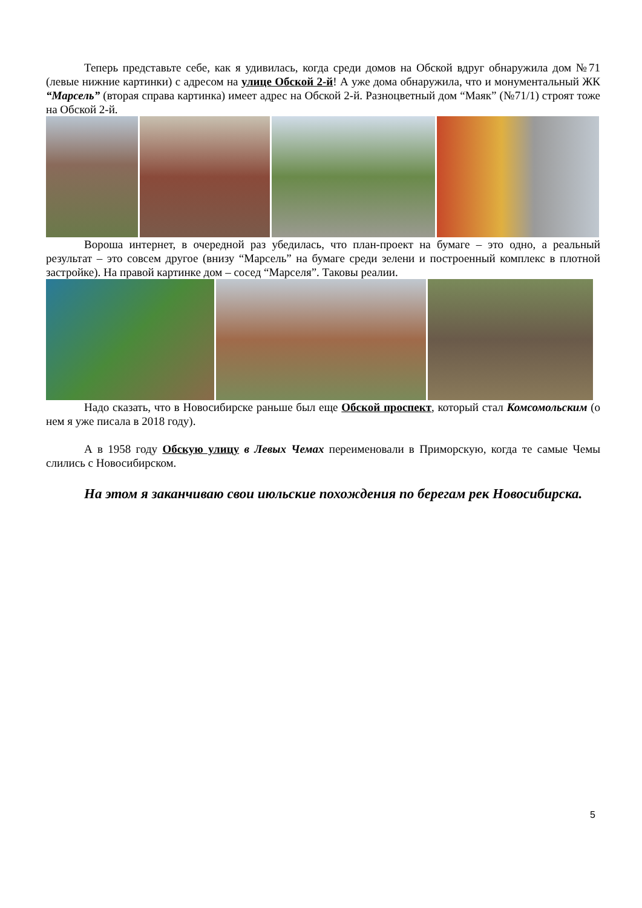Теперь представьте себе, как я удивилась, когда среди домов на Обской вдруг обнаружила дом №71 (левые нижние картинки) с адресом на улице Обской 2-й! А уже дома обнаружила, что и монументальный ЖК “Марсель” (вторая справа картинка) имеет адрес на Обской 2-й. Разноцветный дом “Маяк” (№71/1) строят тоже на Обской 2-й.
Вороша интернет, в очередной раз убедилась, что план-проект на бумаге – это одно, а реальный результат – это совсем другое (внизу “Марсель” на бумаге среди зелени и построенный комплекс в плотной застройке). На правой картинке дом – сосед “Марселя”. Таковы реалии.
Надо сказать, что в Новосибирске раньше был еще Обской проспект, который стал Комсомольским (о нем я уже писала в 2018 году).
А в 1958 году Обскую улицу в Левых Чемах переименовали в Приморскую, когда те самые Чемы слились с Новосибирском.
На этом я заканчиваю свои июльские похождения по берегам рек Новосибирска.
5